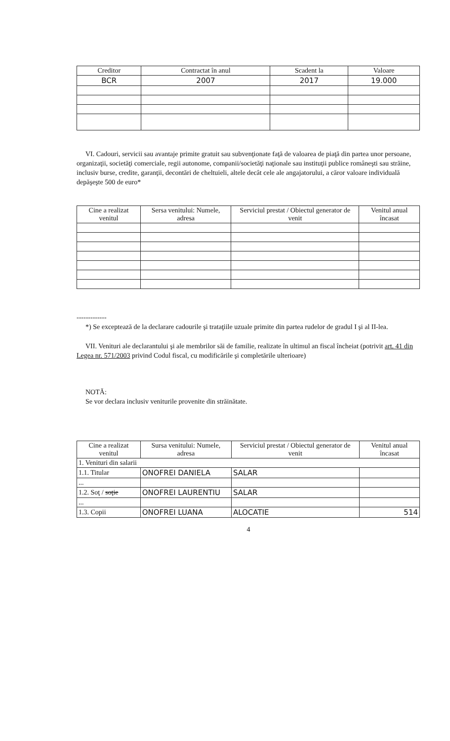| Creditor | Contractat în anul | Scadent la | Valoare |
| --- | --- | --- | --- |
| BCR | 2007 | 2017 | 19.000 |
VI. Cadouri, servicii sau avantaje primite gratuit sau subvenţionate faţă de valoarea de piaţă din partea unor persoane, organizaţii, societăţi comerciale, regii autonome, companii/societăţi naţionale sau instituţii publice româneşti sau străine, inclusiv burse, credite, garanţii, decontări de cheltuieli, altele decât cele ale angajatorului, a căror valoare individuală depăşeşte 500 de euro*
| Cine a realizat venitul | Sersa venitului: Numele, adresa | Serviciul prestat / Obiectul generator de venit | Venitul anual încasat |
| --- | --- | --- | --- |
-------------
*) Se exceptează de la declarare cadourile şi trataţiile uzuale primite din partea rudelor de gradul I şi al II-lea.
VII. Venituri ale declarantului şi ale membrilor săi de familie, realizate în ultimul an fiscal încheiat (potrivit art. 41 din Legea nr. 571/2003 privind Codul fiscal, cu modificările şi completările ulterioare)
NOTĂ:
Se vor declara inclusiv veniturile provenite din străinătate.
| Cine a realizat venitul | Sursa venitului: Numele, adresa | Serviciul prestat / Obiectul generator de venit | Venitul anual încasat |
| --- | --- | --- | --- |
| 1. Venituri din salarii | | | |
| 1.1. Titular | ONOFREI DANIELA | SALAR | |
| ... | | | |
| 1.2. Soţ / soţie | ONOFREI LAURENTIU | SALAR | |
| ... | | | |
| 1.3. Copii | ONOFREI LUANA | ALOCATIE | 514 |
4